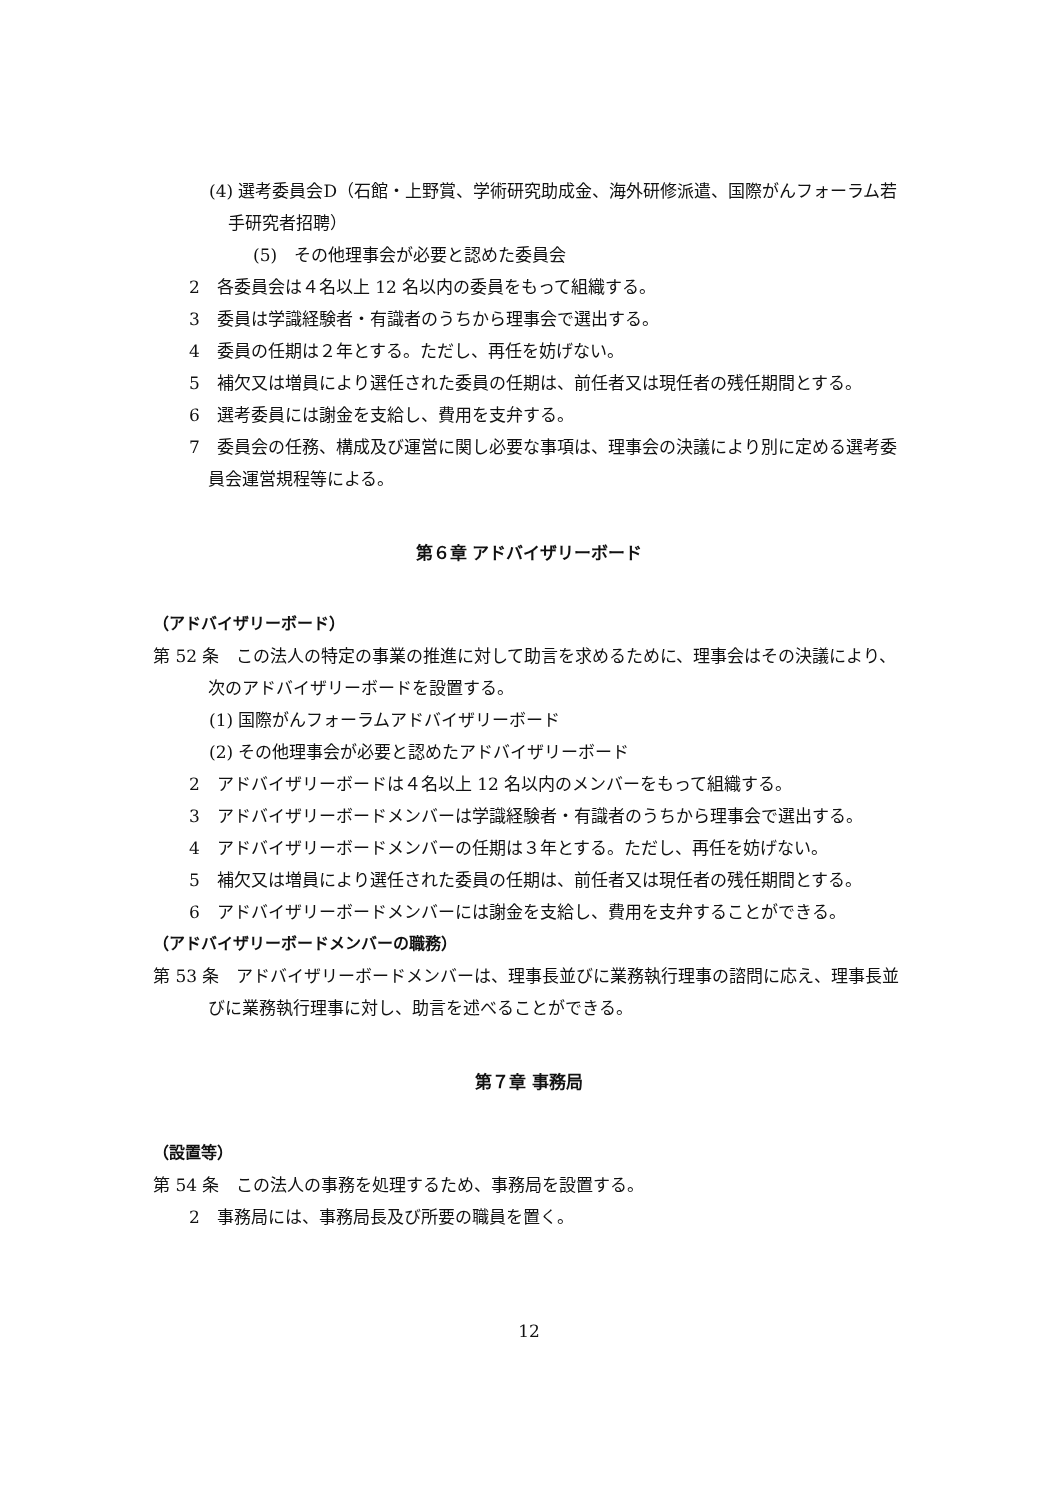(4) 選考委員会D（石館・上野賞、学術研究助成金、海外研修派遣、国際がんフォーラム若手研究者招聘）
(5)　その他理事会が必要と認めた委員会
2　各委員会は４名以上 12 名以内の委員をもって組織する。
3　委員は学識経験者・有識者のうちから理事会で選出する。
4　委員の任期は２年とする。ただし、再任を妨げない。
5　補欠又は増員により選任された委員の任期は、前任者又は現任者の残任期間とする。
6　選考委員には謝金を支給し、費用を支弁する。
7　委員会の任務、構成及び運営に関し必要な事項は、理事会の決議により別に定める選考委員会運営規程等による。
第６章 アドバイザリーボード
（アドバイザリーボード）
第 52 条　この法人の特定の事業の推進に対して助言を求めるために、理事会はその決議により、次のアドバイザリーボードを設置する。
(1) 国際がんフォーラムアドバイザリーボード
(2) その他理事会が必要と認めたアドバイザリーボード
2　アドバイザリーボードは４名以上 12 名以内のメンバーをもって組織する。
3　アドバイザリーボードメンバーは学識経験者・有識者のうちから理事会で選出する。
4　アドバイザリーボードメンバーの任期は３年とする。ただし、再任を妨げない。
5　補欠又は増員により選任された委員の任期は、前任者又は現任者の残任期間とする。
6　アドバイザリーボードメンバーには謝金を支給し、費用を支弁することができる。
（アドバイザリーボードメンバーの職務）
第 53 条　アドバイザリーボードメンバーは、理事長並びに業務執行理事の諮問に応え、理事長並びに業務執行理事に対し、助言を述べることができる。
第７章 事務局
（設置等）
第 54 条　この法人の事務を処理するため、事務局を設置する。
2　事務局には、事務局長及び所要の職員を置く。
12